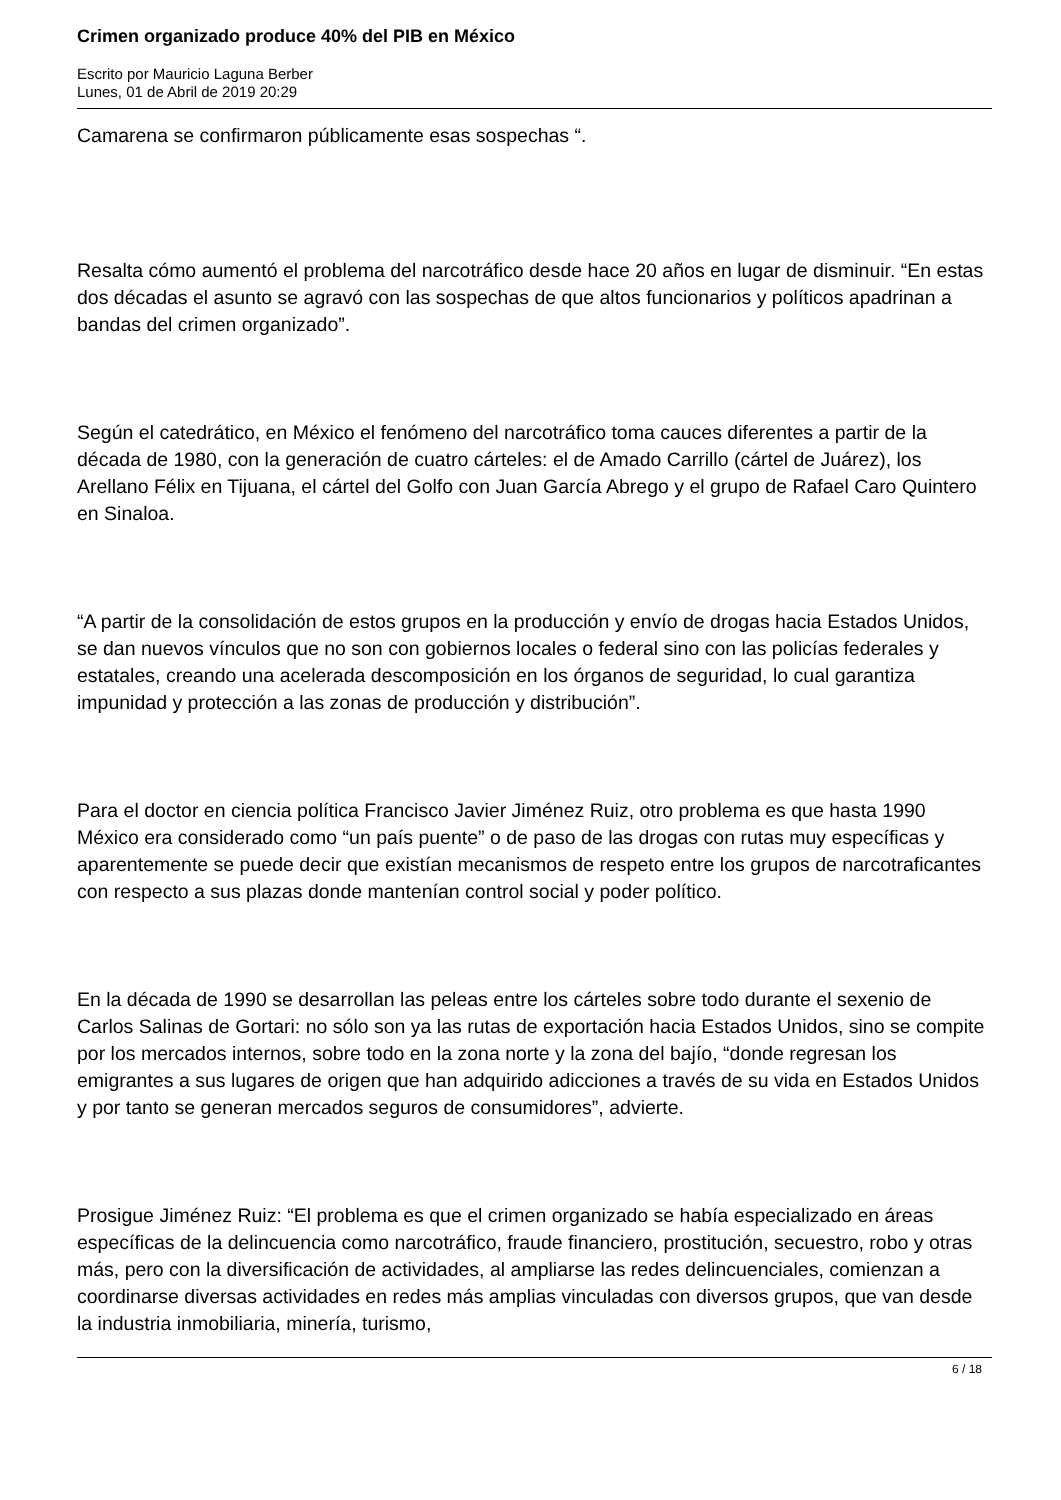Crimen organizado produce 40% del PIB en México
Escrito por Mauricio Laguna Berber
Lunes, 01 de Abril de 2019 20:29
Camarena se confirmaron públicamente esas sospechas “.
Resalta cómo aumentó el problema del narcotráfico desde hace 20 años en lugar de disminuir. “En estas dos décadas el asunto se agravó con las sospechas de que altos funcionarios y políticos apadrinan a bandas del crimen organizado”.
Según el catedrático, en México el fenómeno del narcotráfico toma cauces diferentes a partir de la década de 1980, con la generación de cuatro cárteles: el de Amado Carrillo (cártel de Juárez), los Arellano Félix en Tijuana, el cártel del Golfo con Juan García Abrego y el grupo de Rafael Caro Quintero en Sinaloa.
“A partir de la consolidación de estos grupos en la producción y envío de drogas hacia Estados Unidos, se dan nuevos vínculos que no son con gobiernos locales o federal sino con las policías federales y estatales, creando una acelerada descomposición en los órganos de seguridad, lo cual garantiza impunidad y protección a las zonas de producción y distribución”.
Para el doctor en ciencia política Francisco Javier Jiménez Ruiz, otro problema es que hasta 1990 México era considerado como “un país puente” o de paso de las drogas con rutas muy específicas y aparentemente se puede decir que existían mecanismos de respeto entre los grupos de narcotraficantes con respecto a sus plazas donde mantenían control social y poder político.
En la década de 1990 se desarrollan las peleas entre los cárteles sobre todo durante el sexenio de Carlos Salinas de Gortari: no sólo son ya las rutas de exportación hacia Estados Unidos, sino se compite por los mercados internos, sobre todo en la zona norte y la zona del bajío, “donde regresan los emigrantes a sus lugares de origen que han adquirido adicciones a través de su vida en Estados Unidos y por tanto se generan mercados seguros de consumidores”, advierte.
Prosigue Jiménez Ruiz: “El problema es que el crimen organizado se había especializado en áreas específicas de la delincuencia como narcotráfico, fraude financiero, prostitución, secuestro, robo y otras más, pero con la diversificación de actividades, al ampliarse las redes delincuenciales, comienzan a coordinarse diversas actividades en redes más amplias vinculadas con diversos grupos, que van desde la industria inmobiliaria, minería, turismo,
6 / 18